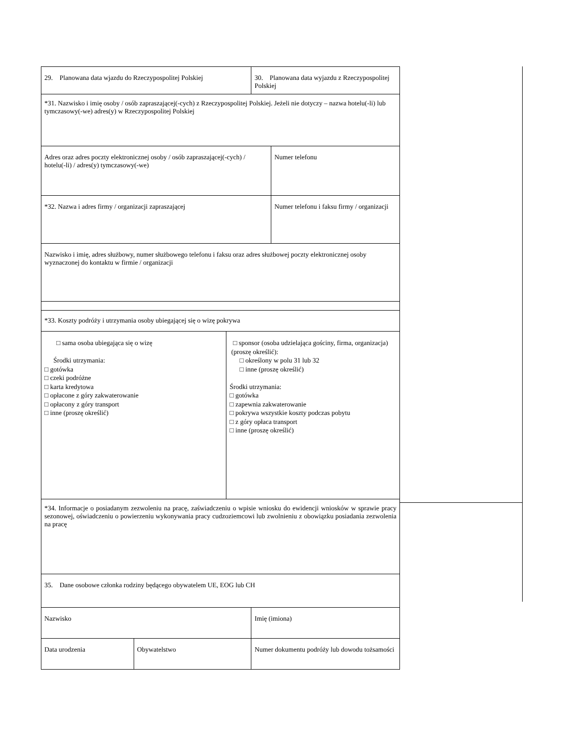| 29. Planowana data wjazdu do Rzeczypospolitej Polskiej | | | 30. Planowana data wyjazdu z Rzeczypospolitej Polskiej | |
| *31. Nazwisko i imię osoby / osób zapraszającej(-cych) z Rzeczypospolitej Polskiej. Jeżeli nie dotyczy – nazwa hotelu(-li) lub tymczasowy(-we) adres(y) w Rzeczypospolitej Polskiej | | | | |
| Adres oraz adres poczty elektronicznej osoby / osób zapraszającej(-cych) / hotelu(-li) / adres(y) tymczasowy(-we) | | | | Numer telefonu |
| *32. Nazwa i adres firmy / organizacji zapraszającej | | | | Numer telefonu i faksu firmy / organizacji |
| Nazwisko i imię, adres służbowy, numer służbowego telefonu i faksu oraz adres służbowej poczty elektronicznej osoby wyznaczonej do kontaktu w firmie / organizacji | | | | |
| *33. Koszty podróży i utrzymania osoby ubiegającej się o wizę pokrywa | | | | |
| □ sama osoba ubiegająca się o wizę Środki utrzymania: □ gotówka □ czeki podróżne □ karta kredytowa □ opłacone z góry zakwaterowanie □ opłacony z góry transport □ inne (proszę określić) | | □ sponsor (osoba udzielająca gościny, firma, organizacja) (proszę określić): □ określony w polu 31 lub 32 □ inne (proszę określić) Środki utrzymania: □ gotówka □ zapewnia zakwaterowanie □ pokrywa wszystkie koszty podczas pobytu □ z góry opłaca transport □ inne (proszę określić) | | |
| *34. Informacje o posiadanym zezwoleniu na pracę, zaświadczeniu o wpisie wniosku do ewidencji wniosków w sprawie pracy sezonowej, oświadczeniu o powierzeniu wykonywania pracy cudzoziemcowi lub zwolnieniu z obowiązku posiadania zezwolenia na pracę | | | | |
| 35. Dane osobowe członka rodziny będącego obywatelem UE, EOG lub CH | | | | |
| Nazwisko | | | Imię (imiona) | |
| Data urodzenia | Obywatelstwo | | Numer dokumentu podróży lub dowodu tożsamości | |